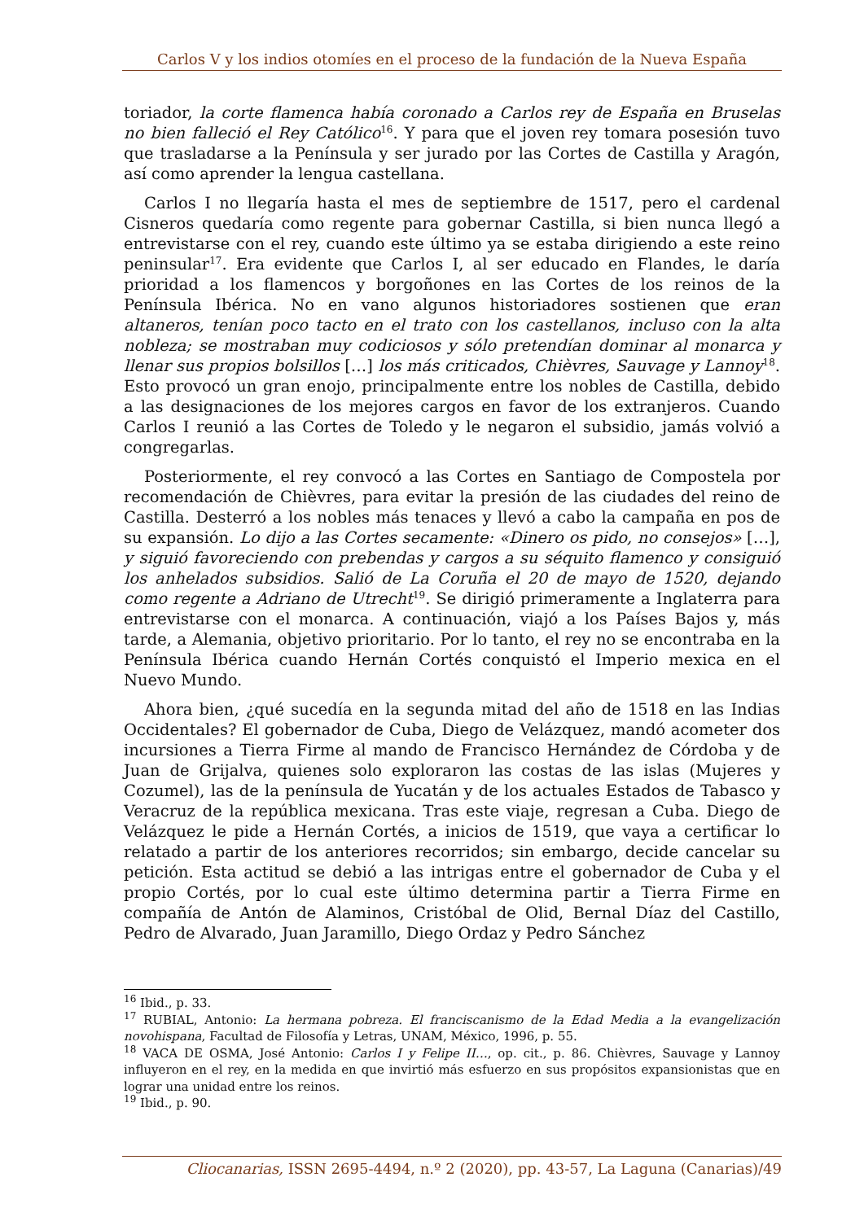Carlos V y los indios otomíes en el proceso de la fundación de la Nueva España
toriador, la corte flamenca había coronado a Carlos rey de España en Bruselas no bien falleció el Rey Católico<sup>16</sup>. Y para que el joven rey tomara posesión tuvo que trasladarse a la Península y ser jurado por las Cortes de Castilla y Aragón, así como aprender la lengua castellana.
Carlos I no llegaría hasta el mes de septiembre de 1517, pero el cardenal Cisneros quedaría como regente para gobernar Castilla, si bien nunca llegó a entrevistarse con el rey, cuando este último ya se estaba dirigiendo a este reino peninsular<sup>17</sup>. Era evidente que Carlos I, al ser educado en Flandes, le daría prioridad a los flamencos y borgoñones en las Cortes de los reinos de la Península Ibérica. No en vano algunos historiadores sostienen que eran altaneros, tenían poco tacto en el trato con los castellanos, incluso con la alta nobleza; se mostraban muy codiciosos y sólo pretendían dominar al monarca y llenar sus propios bolsillos […] los más criticados, Chièvres, Sauvage y Lannoy<sup>18</sup>. Esto provocó un gran enojo, principalmente entre los nobles de Castilla, debido a las designaciones de los mejores cargos en favor de los extranjeros. Cuando Carlos I reunió a las Cortes de Toledo y le negaron el subsidio, jamás volvió a congregarlas.
Posteriormente, el rey convocó a las Cortes en Santiago de Compostela por recomendación de Chièvres, para evitar la presión de las ciudades del reino de Castilla. Desterró a los nobles más tenaces y llevó a cabo la campaña en pos de su expansión. Lo dijo a las Cortes secamente: «Dinero os pido, no consejos» […], y siguió favoreciendo con prebendas y cargos a su séquito flamenco y consiguió los anhelados subsidios. Salió de La Coruña el 20 de mayo de 1520, dejando como regente a Adriano de Utrecht<sup>19</sup>. Se dirigió primeramente a Inglaterra para entrevistarse con el monarca. A continuación, viajó a los Países Bajos y, más tarde, a Alemania, objetivo prioritario. Por lo tanto, el rey no se encontraba en la Península Ibérica cuando Hernán Cortés conquistó el Imperio mexica en el Nuevo Mundo.
Ahora bien, ¿qué sucedía en la segunda mitad del año de 1518 en las Indias Occidentales? El gobernador de Cuba, Diego de Velázquez, mandó acometer dos incursiones a Tierra Firme al mando de Francisco Hernández de Córdoba y de Juan de Grijalva, quienes solo exploraron las costas de las islas (Mujeres y Cozumel), las de la península de Yucatán y de los actuales Estados de Tabasco y Veracruz de la república mexicana. Tras este viaje, regresan a Cuba. Diego de Velázquez le pide a Hernán Cortés, a inicios de 1519, que vaya a certificar lo relatado a partir de los anteriores recorridos; sin embargo, decide cancelar su petición. Esta actitud se debió a las intrigas entre el gobernador de Cuba y el propio Cortés, por lo cual este último determina partir a Tierra Firme en compañía de Antón de Alaminos, Cristóbal de Olid, Bernal Díaz del Castillo, Pedro de Alvarado, Juan Jaramillo, Diego Ordaz y Pedro Sánchez
<sup>16</sup> Ibid., p. 33.
<sup>17</sup> RUBIAL, Antonio: La hermana pobreza. El franciscanismo de la Edad Media a la evangelización novohispana, Facultad de Filosofía y Letras, UNAM, México, 1996, p. 55.
<sup>18</sup> VACA DE OSMA, José Antonio: Carlos I y Felipe II…, op. cit., p. 86. Chièvres, Sauvage y Lannoy influyeron en el rey, en la medida en que invirtió más esfuerzo en sus propósitos expansionistas que en lograr una unidad entre los reinos.
<sup>19</sup> Ibid., p. 90.
Cliocanarias, ISSN 2695-4494, n.º 2 (2020), pp. 43-57, La Laguna (Canarias)/49